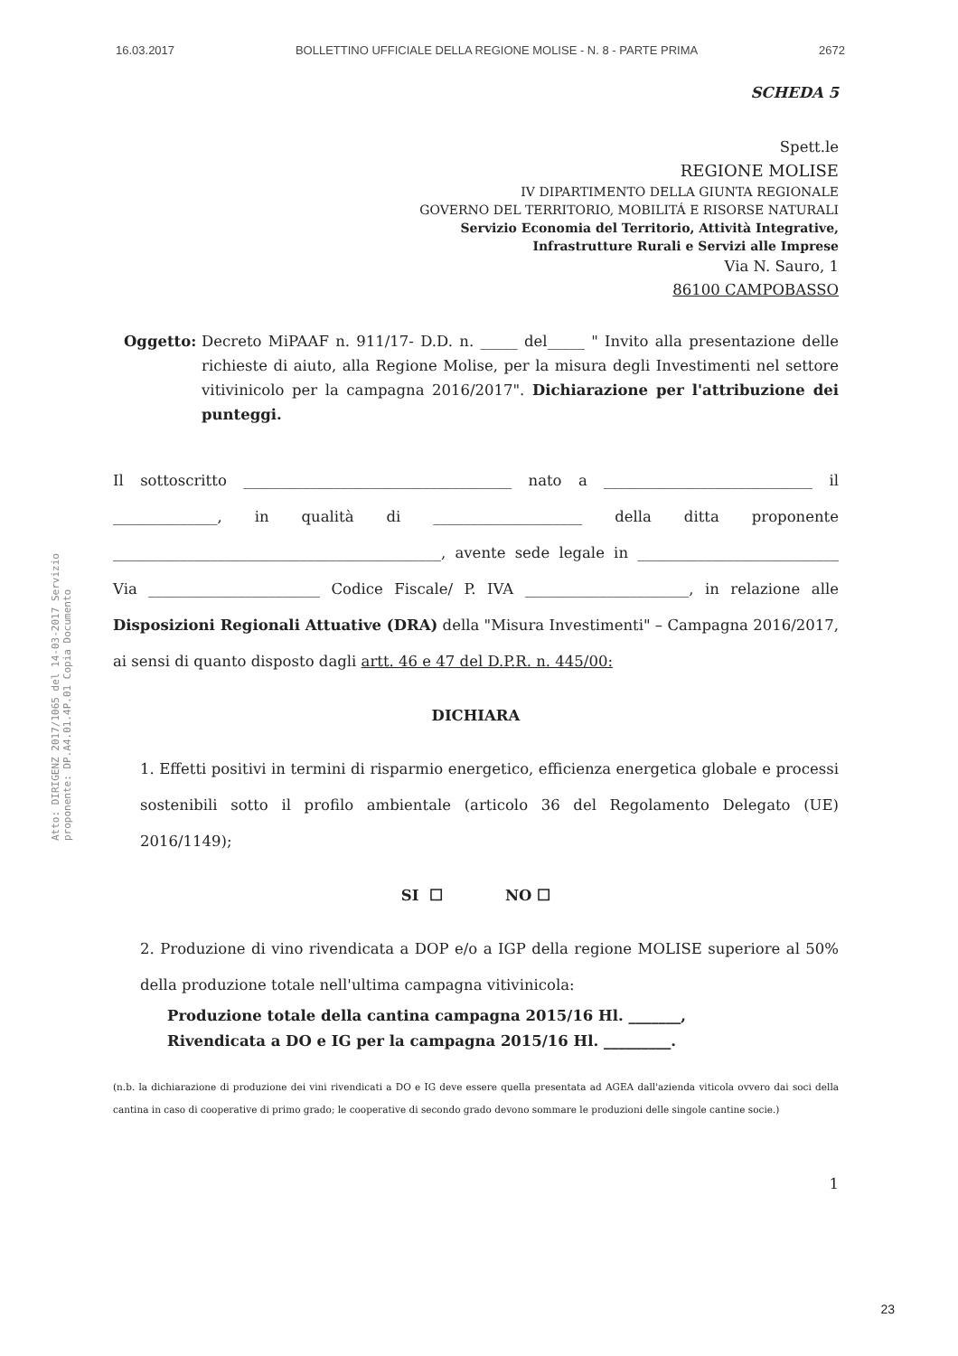16.03.2017 BOLLETTINO UFFICIALE DELLA REGIONE MOLISE - N. 8 - PARTE PRIMA 2672
Atto: DIRIGENZ 2017/1065 del 14-03-2017 Servizio proponente: DP.A4.01.4P.01 Copia Documento
SCHEDA 5
Spett.le
REGIONE MOLISE
IV DIPARTIMENTO DELLA GIUNTA REGIONALE
GOVERNO DEL TERRITORIO, MOBILITÁ E RISORSE NATURALI
Servizio Economia del Territorio, Attività Integrative,
Infrastrutture Rurali e Servizi alle Imprese
Via N. Sauro, 1
86100 CAMPOBASSO
Oggetto: Decreto MiPAAF n. 911/17- D.D. n. _____ del_____ " Invito alla presentazione delle richieste di aiuto, alla Regione Molise, per la misura degli Investimenti nel settore vitivinicolo per la campagna 2016/2017". Dichiarazione per l'attribuzione dei punteggi.
Il sottoscritto ____________________________________ nato a ____________________________ il ______________, in qualità di ____________________ della ditta proponente ____________________________________________, avente sede legale in ___________________________ Via _______________________ Codice Fiscale/ P. IVA ______________________, in relazione alle Disposizioni Regionali Attuative (DRA) della "Misura Investimenti" – Campagna 2016/2017, ai sensi di quanto disposto dagli artt. 46 e 47 del D.P.R. n. 445/00:
DICHIARA
1. Effetti positivi in termini di risparmio energetico, efficienza energetica globale e processi sostenibili sotto il profilo ambientale (articolo 36 del Regolamento Delegato (UE) 2016/1149);
SI ☐ NO ☐
2. Produzione di vino rivendicata a DOP e/o a IGP della regione MOLISE superiore al 50% della produzione totale nell'ultima campagna vitivinicola:
Produzione totale della cantina campagna 2015/16 Hl. _______,
Rivendicata a DO e IG per la campagna 2015/16 Hl. _________.
(n.b. la dichiarazione di produzione dei vini rivendicati a DO e IG deve essere quella presentata ad AGEA dall'azienda viticola ovvero dai soci della cantina in caso di cooperative di primo grado; le cooperative di secondo grado devono sommare le produzioni delle singole cantine socie.)
1
23